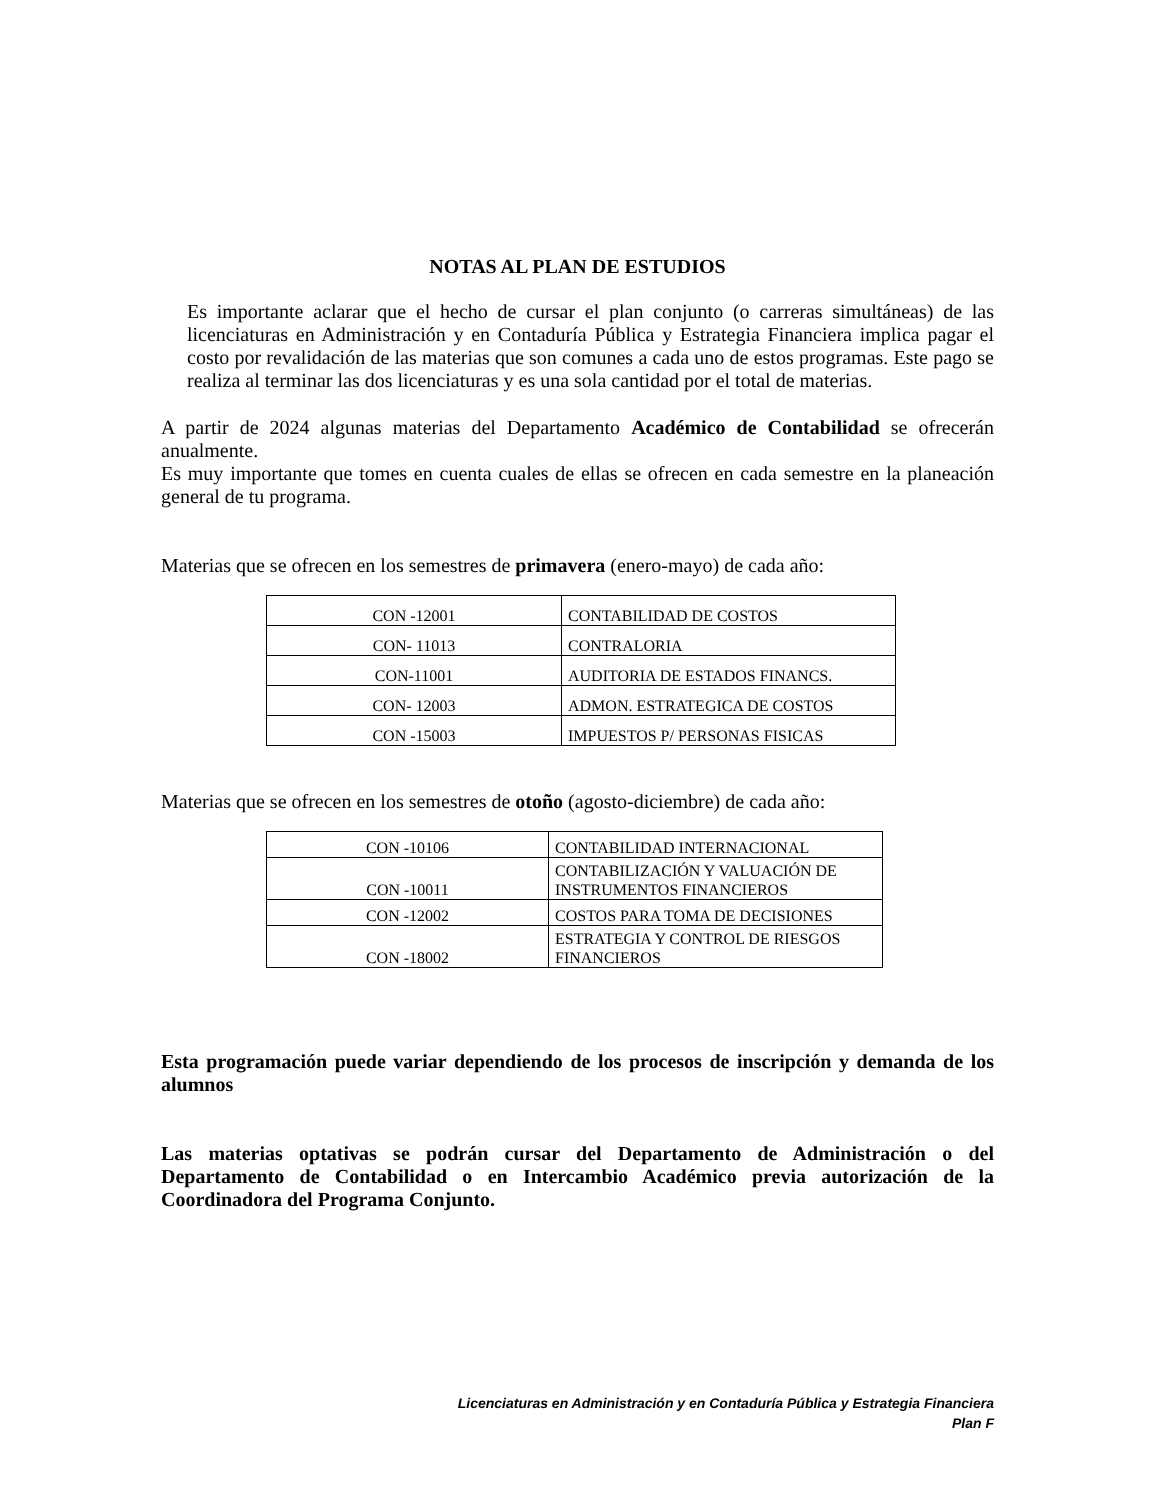NOTAS AL PLAN DE ESTUDIOS
Es importante aclarar que el hecho de cursar el plan conjunto (o carreras simultáneas) de las licenciaturas en Administración y en Contaduría Pública y Estrategia Financiera implica pagar el costo por revalidación de las materias que son comunes a cada uno de estos programas. Este pago se realiza al terminar las dos licenciaturas y es una sola cantidad por el total de materias.
A partir de 2024 algunas materias del Departamento Académico de Contabilidad se ofrecerán anualmente.
Es muy importante que tomes en cuenta cuales de ellas se ofrecen en cada semestre en la planeación general de tu programa.
Materias que se ofrecen en los semestres de primavera (enero-mayo) de cada año:
| CON -12001 | CONTABILIDAD DE COSTOS |
| CON- 11013 | CONTRALORIA |
| CON-11001 | AUDITORIA DE ESTADOS FINANCS. |
| CON- 12003 | ADMON. ESTRATEGICA DE COSTOS |
| CON -15003 | IMPUESTOS P/ PERSONAS FISICAS |
Materias que se ofrecen en los semestres de otoño (agosto-diciembre) de cada año:
| CON -10106 | CONTABILIDAD INTERNACIONAL |
| CON -10011 | CONTABILIZACIÓN Y VALUACIÓN DE INSTRUMENTOS FINANCIEROS |
| CON -12002 | COSTOS PARA TOMA DE DECISIONES |
| CON -18002 | ESTRATEGIA Y CONTROL DE RIESGOS FINANCIEROS |
Esta programación puede variar dependiendo de los procesos de inscripción y demanda de los alumnos
Las materias optativas se podrán cursar del Departamento de Administración o del Departamento de Contabilidad o en Intercambio Académico previa autorización de la Coordinadora del Programa Conjunto.
Licenciaturas en Administración y en Contaduría Pública y Estrategia Financiera
Plan F